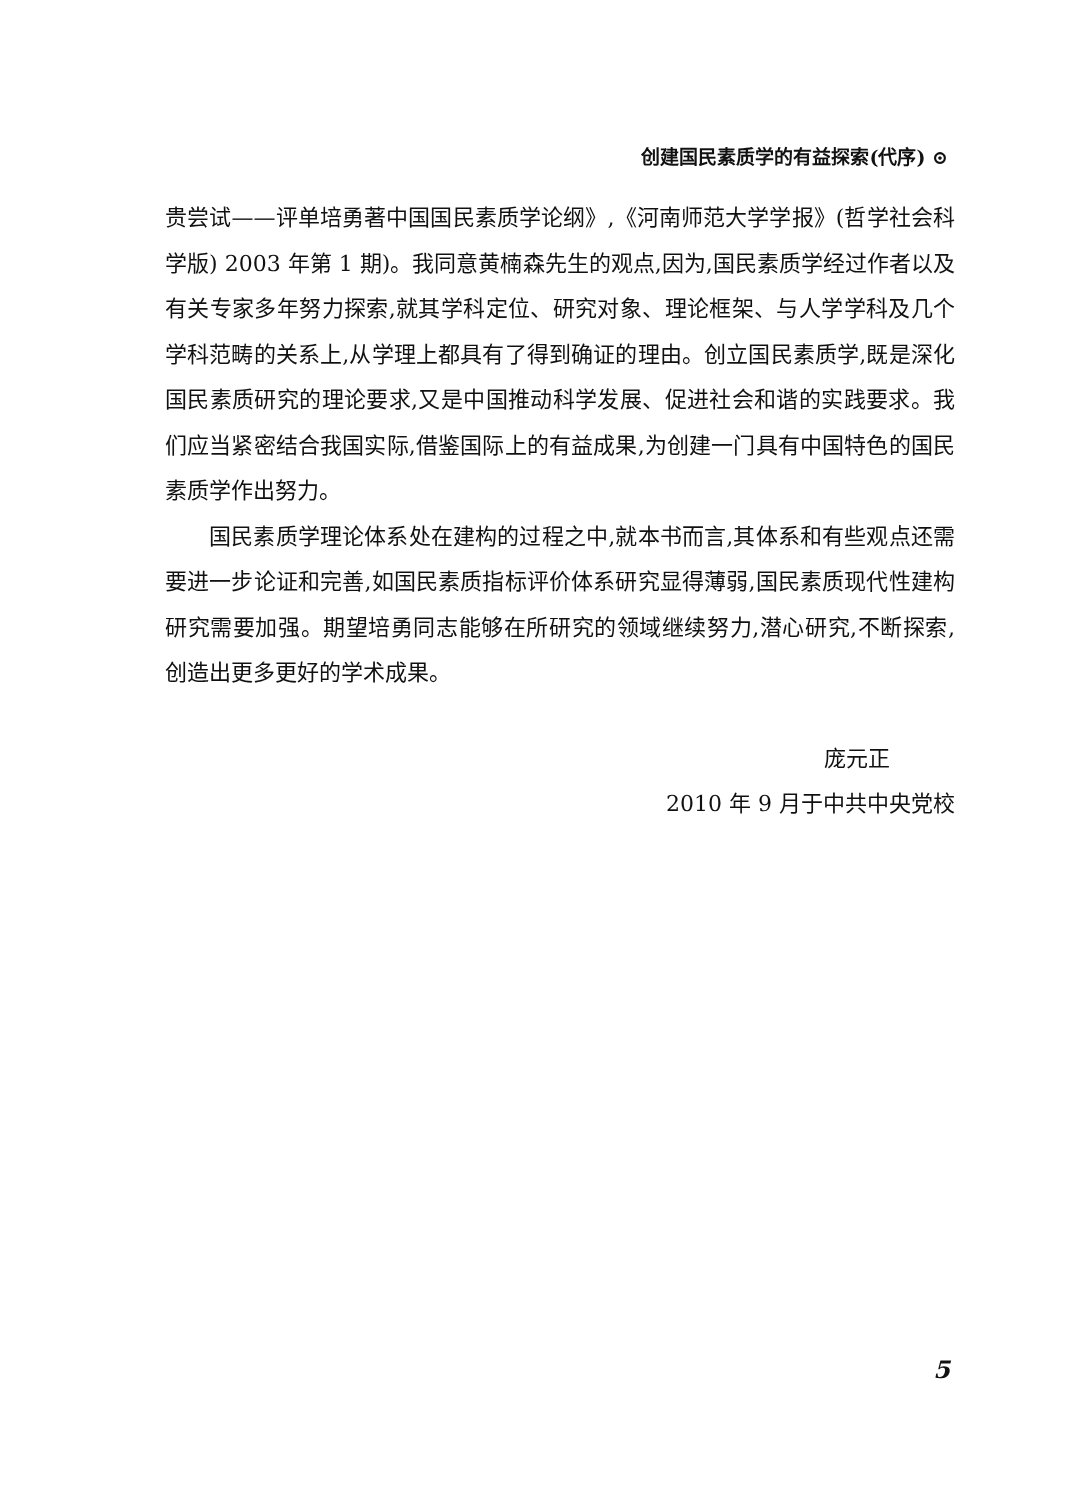创建国民素质学的有益探索(代序) ⊙
贵尝试——评单培勇著中国国民素质学论纲》,《河南师范大学学报》(哲学社会科学版) 2003 年第 1 期)。我同意黄楠森先生的观点,因为,国民素质学经过作者以及有关专家多年努力探索,就其学科定位、研究对象、理论框架、与人学学科及几个学科范畴的关系上,从学理上都具有了得到确证的理由。创立国民素质学,既是深化国民素质研究的理论要求,又是中国推动科学发展、促进社会和谐的实践要求。我们应当紧密结合我国实际,借鉴国际上的有益成果,为创建一门具有中国特色的国民素质学作出努力。
国民素质学理论体系处在建构的过程之中,就本书而言,其体系和有些观点还需要进一步论证和完善,如国民素质指标评价体系研究显得薄弱,国民素质现代性建构研究需要加强。期望培勇同志能够在所研究的领域继续努力,潜心研究,不断探索,创造出更多更好的学术成果。
庞元正
2010 年 9 月于中共中央党校
5